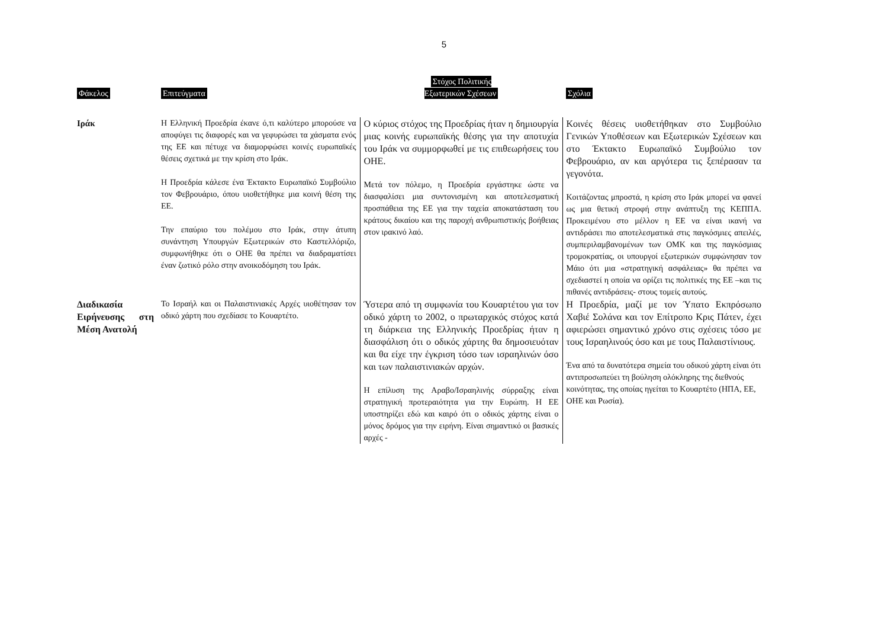5
| Φάκελος | Επιτεύγματα | Στόχος Πολιτικής Εξωτερικών Σχέσεων | Σχόλια |
| --- | --- | --- | --- |
| Ιράκ | Η Ελληνική Προεδρία έκανε ό,τι καλύτερο μπορούσε να αποφύγει τις διαφορές και να γεφυρώσει τα χάσματα ενός της ΕΕ και πέτυχε να διαμορφώσει κοινές ευρωπαϊκές θέσεις σχετικά με την κρίση στο Ιράκ. Η Προεδρία κάλεσε ένα Έκτακτο Ευρωπαϊκό Συμβούλιο τον Φεβρουάριο, όπου υιοθετήθηκε μια κοινή θέση της ΕΕ. Την επαύριο του πολέμου στο Ιράκ, στην άτυπη συνάντηση Υπουργών Εξωτερικών στο Καστελλόριζο, συμφωνήθηκε ότι ο ΟΗΕ θα πρέπει να διαδραματίσει έναν ζωτικό ρόλο στην ανοικοδόμηση του Ιράκ. | Ο κύριος στόχος της Προεδρίας ήταν η δημιουργία μιας κοινής ευρωπαϊκής θέσης για την αποτυχία του Ιράκ να συμμορφωθεί με τις επιθεωρήσεις του ΟΗΕ. Μετά τον πόλεμο, η Προεδρία εργάστηκε ώστε να διασφαλίσει μια συντονισμένη και αποτελεσματική προσπάθεια της ΕΕ για την ταχεία αποκατάσταση του κράτους δικαίου και της παροχή ανθρωπιστικής βοήθειας στον ιρακινό λαό. | Κοινές θέσεις υιοθετήθηκαν στο Συμβούλιο Γενικών Υποθέσεων και Εξωτερικών Σχέσεων και στο Έκτακτο Ευρωπαϊκό Συμβούλιο τον Φεβρουάριο, αν και αργότερα τις ξεπέρασαν τα γεγονότα. Κοιτάζοντας μπροστά, η κρίση στο Ιράκ μπορεί να φανεί ως μια θετική στροφή στην ανάπτυξη της ΚΕΠΠΑ. Προκειμένου στο μέλλον η ΕΕ να είναι ικανή να αντιδράσει πιο αποτελεσματικά στις παγκόσμιες απειλές, συμπεριλαμβανομένων των ΟΜΚ και της παγκόσμιας τρομοκρατίας, οι υπουργοί εξωτερικών συμφώνησαν τον Μάιο ότι μια «στρατηγική ασφάλειας» θα πρέπει να σχεδιαστεί η οποία να ορίζει τις πολιτικές της ΕΕ –και τις πιθανές αντιδράσεις- στους τομείς αυτούς. |
| Διαδικασία Ειρήνευσης στη Μέση Ανατολή | Το Ισραήλ και οι Παλαιστινιακές Αρχές υιοθέτησαν τον οδικό χάρτη που σχεδίασε το Κουαρτέτο. | Ύστερα από τη συμφωνία του Κουαρτέτου για τον οδικό χάρτη το 2002, ο πρωταρχικός στόχος κατά τη διάρκεια της Ελληνικής Προεδρίας ήταν η διασφάλιση ότι ο οδικός χάρτης θα δημοσιευόταν και θα είχε την έγκριση τόσο των ισραηλινών όσο και των παλαιστινιακών αρχών. Η επίλυση της Αραβο/Ισραηλινής σύρραξης είναι στρατηγική προτεραιότητα για την Ευρώπη. Η ΕΕ υποστηρίζει εδώ και καιρό ότι ο οδικός χάρτης είναι ο μόνος δρόμος για την ειρήνη. Είναι σημαντικό οι βασικές αρχές - | Η Προεδρία, μαζί με τον Ύπατο Εκπρόσωπο Χαβιέ Σολάνα και τον Επίτροπο Κρις Πάτεν, έχει αφιερώσει σημαντικό χρόνο στις σχέσεις τόσο με τους Ισραηλινούς όσο και με τους Παλαιστίνιους. Ένα από τα δυνατότερα σημεία του οδικού χάρτη είναι ότι αντιπροσωπεύει τη βούληση ολόκληρης της διεθνούς κοινότητας, της οποίας ηγείται το Κουαρτέτο (ΗΠΑ, ΕΕ, ΟΗΕ και Ρωσία). |